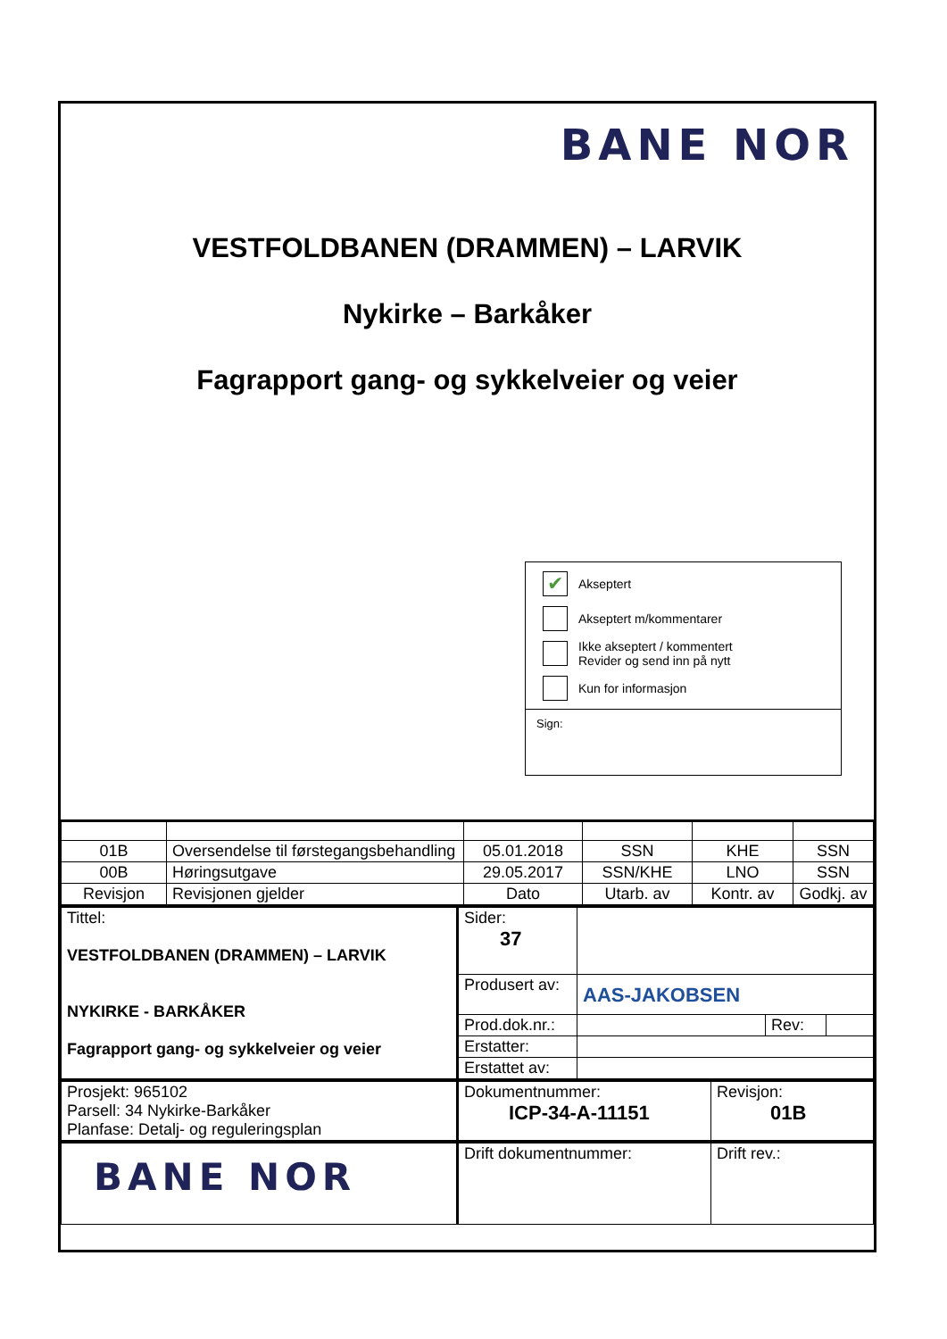BANE NOR
VESTFOLDBANEN (DRAMMEN) – LARVIK
Nykirke – Barkåker
Fagrapport gang- og sykkelveier og veier
✔
Akseptert
Akseptert m/kommentarer
Ikke akseptert / kommentert
Revider og send inn på nytt
Kun for informasjon
Sign:
| 01B | Oversendelse til førstegangsbehandling | 05.01.2018 | SSN | KHE | SSN |
| 00B | Høringsutgave | 29.05.2017 | SSN/KHE | LNO | SSN |
| Revisjon | Revisjonen gjelder | Dato | Utarb. av | Kontr. av | Godkj. av |
| Tittel: VESTFOLDBANEN (DRAMMEN) – LARVIK NYKIRKE - BARKÅKER Fagrapport gang- og sykkelveier og veier | Sider: 37 | | | |
| | Produsert av: | AAS-JAKOBSEN | | |
| | Prod.dok.nr.: | | Rev: | |
| | Erstatter: | | | |
| | Erstattet av: | | | |
| Prosjekt: 965102 Parsell: 34 Nykirke-Barkåker Planfase: Detalj- og reguleringsplan | Dokumentnummer: ICP-34-A-11151 | Revisjon: 01B |
| BANE NOR | Drift dokumentnummer: | Drift rev.: |